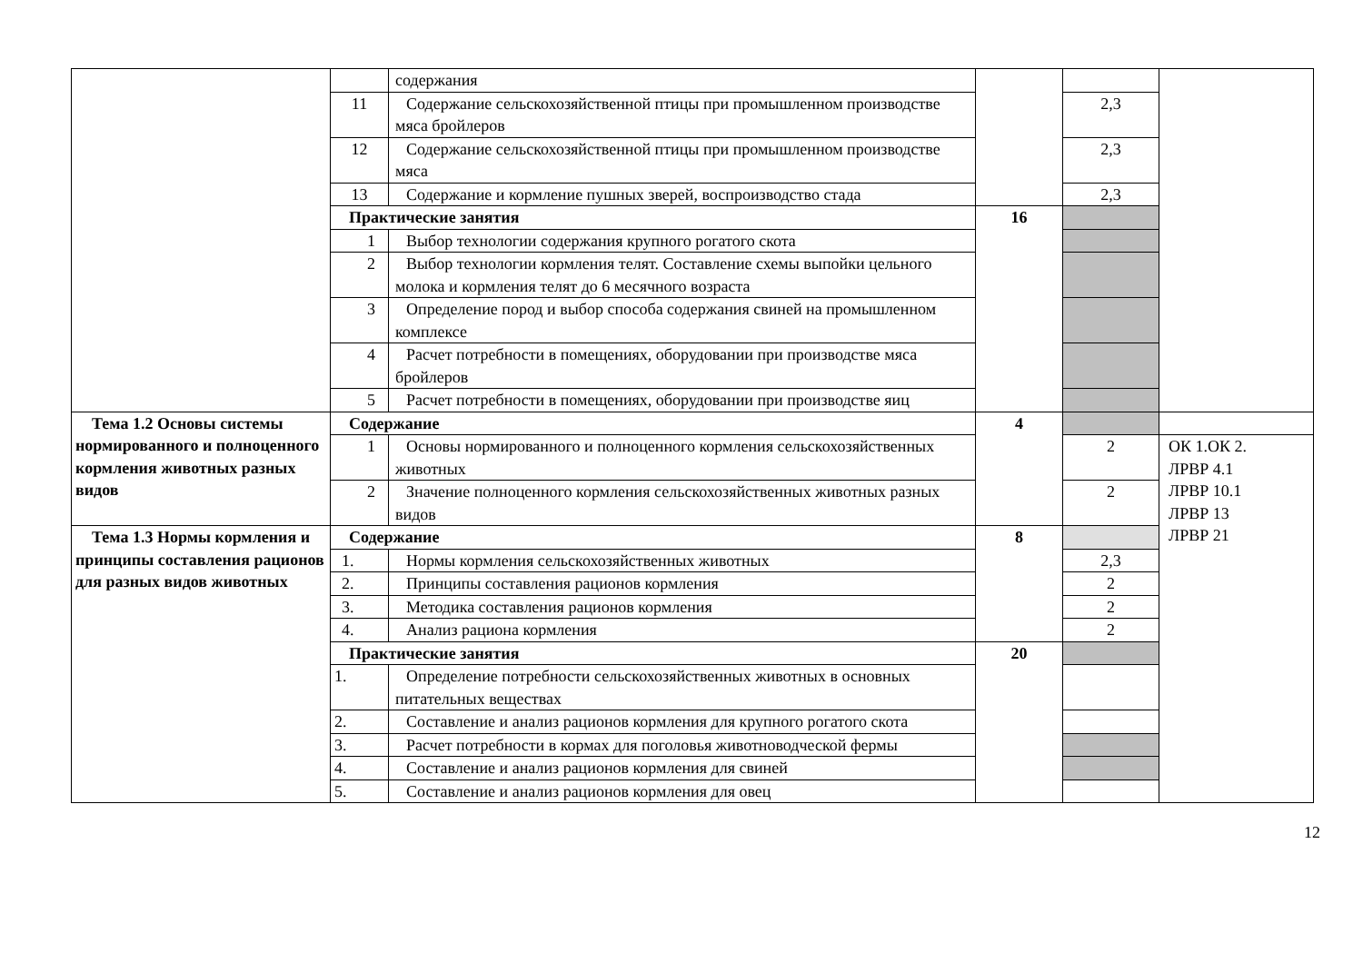| | | содержания | | | |
| | 11 | Содержание сельскохозяйственной птицы при промышленном производстве мяса бройлеров | | 2,3 | |
| | 12 | Содержание сельскохозяйственной птицы при промышленном производстве мяса | | 2,3 | |
| | 13 | Содержание и кормление пушных зверей, воспроизводство стада | | 2,3 | |
| | Практические занятия | | 16 | | |
| | 1 | Выбор технологии содержания крупного рогатого скота | | | |
| | 2 | Выбор технологии кормления телят. Составление схемы выпойки цельного молока и кормления телят до 6 месячного возраста | | | |
| | 3 | Определение пород и выбор способа содержания свиней на промышленном комплексе | | | |
| | 4 | Расчет потребности в помещениях, оборудовании при производстве мяса бройлеров | | | |
| | 5 | Расчет потребности в помещениях, оборудовании при производстве яиц | | | |
| Тема 1.2 Основы системы нормированного и полноценного кормления животных разных видов | Содержание | | 4 | | |
| | 1 | Основы нормированного и полноценного кормления сельскохозяйственных животных | | 2 | ОК 1.ОК 2. ЛРВР 4.1 ЛРВР 10.1 ЛРВР 13 ЛРВР 21 |
| | 2 | Значение полноценного кормления сельскохозяйственных животных разных видов | | 2 | |
| Тема 1.3 Нормы кормления и принципы составления рационов для разных видов животных | Содержание | | 8 | | |
| | 1. | Нормы кормления сельскохозяйственных животных | | 2,3 | |
| | 2. | Принципы составления рационов кормления | | 2 | |
| | 3. | Методика составления рационов кормления | | 2 | |
| | 4. | Анализ рациона кормления | | 2 | |
| | Практические занятия | | 20 | | |
| | 1. | Определение потребности сельскохозяйственных животных в основных питательных веществах | | | |
| | 2. | Составление и анализ рационов кормления для крупного рогатого скота | | | |
| | 3. | Расчет потребности в кормах для поголовья животноводческой фермы | | | |
| | 4. | Составление и анализ рационов кормления для свиней | | | |
| | 5. | Составление и анализ рационов кормления для овец | | | |
12